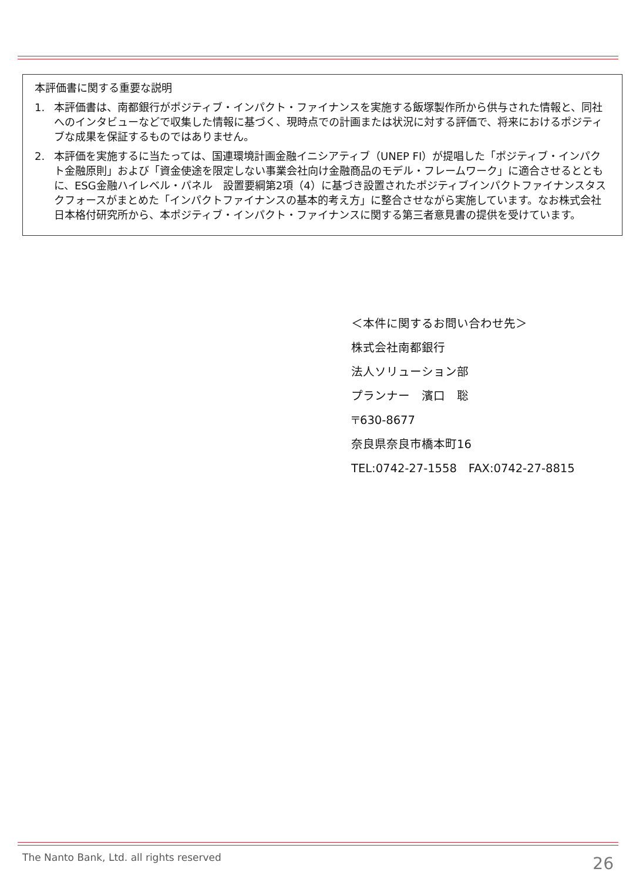本評価書に関する重要な説明
1. 本評価書は、南都銀行がポジティブ・インパクト・ファイナンスを実施する飯塚製作所から供与された情報と、同社へのインタビューなどで収集した情報に基づく、現時点での計画または状況に対する評価で、将来におけるポジティブな成果を保証するものではありません。
2. 本評価を実施するに当たっては、国連環境計画金融イニシアティブ（UNEP FI）が提唱した「ポジティブ・インパクト金融原則」および「資金使途を限定しない事業会社向け金融商品のモデル・フレームワーク」に適合させるとともに、ESG金融ハイレベル・パネル　設置要綱第2項（4）に基づき設置されたポジティブインパクトファイナンスタスクフォースがまとめた「インパクトファイナンスの基本的考え方」に整合させながら実施しています。なお株式会社日本格付研究所から、本ポジティブ・インパクト・ファイナンスに関する第三者意見書の提供を受けています。
＜本件に関するお問い合わせ先＞
株式会社南都銀行
法人ソリューション部
プランナー　濱口　聡
〒630-8677
奈良県奈良市橋本町16
TEL:0742-27-1558　FAX:0742-27-8815
The Nanto Bank, Ltd. all rights reserved
26